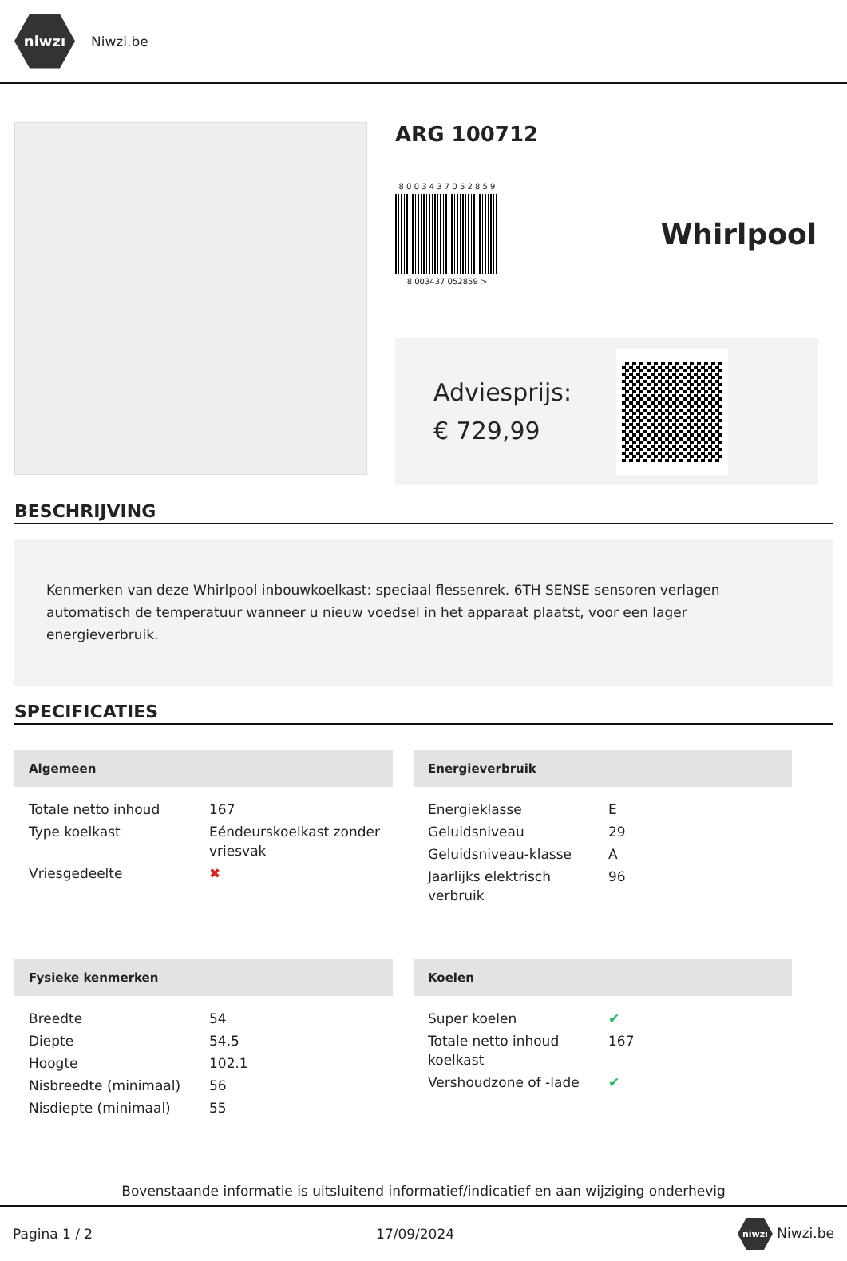niwzı
Niwzi.be
ARG 100712
8 0 0 3 4 3 7 0 5 2 8 5 9
8 003437 052859 >
Whirlpool
Adviesprijs:
€ 729,99
BESCHRIJVING
Kenmerken van deze Whirlpool inbouwkoelkast: speciaal flessenrek. 6TH SENSE sensoren verlagen automatisch de temperatuur wanneer u nieuw voedsel in het apparaat plaatst, voor een lager energieverbruik.
SPECIFICATIES
Algemeen
| Totale netto inhoud | 167 |
| Type koelkast | Eéndeurskoelkast zonder vriesvak |
| Vriesgedeelte | ✖ |
Energieverbruik
| Energieklasse | E |
| Geluidsniveau | 29 |
| Geluidsniveau-klasse | A |
| Jaarlijks elektrisch verbruik | 96 |
Fysieke kenmerken
| Breedte | 54 |
| Diepte | 54.5 |
| Hoogte | 102.1 |
| Nisbreedte (minimaal) | 56 |
| Nisdiepte (minimaal) | 55 |
Koelen
| Super koelen | ✔ |
| Totale netto inhoud koelkast | 167 |
| Vershoudzone of -lade | ✔ |
Bovenstaande informatie is uitsluitend informatief/indicatief en aan wijziging onderhevig
Pagina 1 / 2 17/09/2024 niwzı Niwzi.be